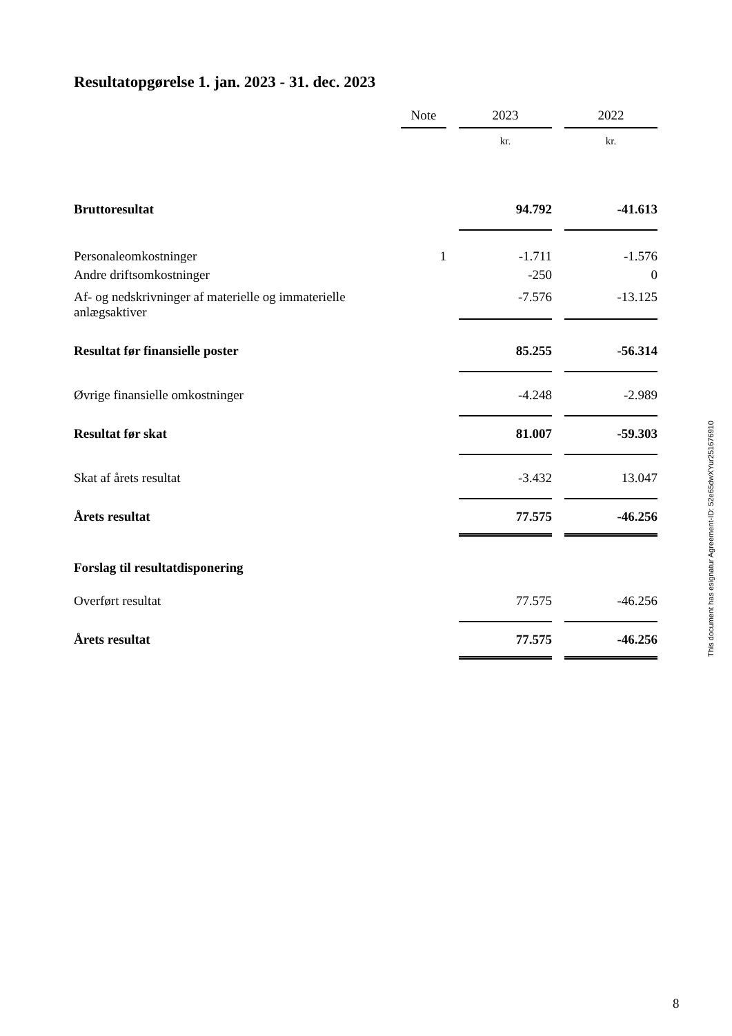Resultatopgørelse 1. jan. 2023 - 31. dec. 2023
| | Note | | 2023 | | 2022 |
| | | | kr. | | kr. |
| Bruttoresultat | | | 94.792 | | -41.613 |
| Personaleomkostninger | 1 | | -1.711 | | -1.576 |
| Andre driftsomkostninger | | | -250 | | 0 |
| Af- og nedskrivninger af materielle og immaterielle anlægsaktiver | | | -7.576 | | -13.125 |
| Resultat før finansielle poster | | | 85.255 | | -56.314 |
| Øvrige finansielle omkostninger | | | -4.248 | | -2.989 |
| Resultat før skat | | | 81.007 | | -59.303 |
| Skat af årets resultat | | | -3.432 | | 13.047 |
| Årets resultat | | | 77.575 | | -46.256 |
| Forslag til resultatdisponering | | | | | |
| Overført resultat | | | 77.575 | | -46.256 |
| Årets resultat | | | 77.575 | | -46.256 |
This document has esignatur Agreement-ID: 52e65dwXYur251676910
8